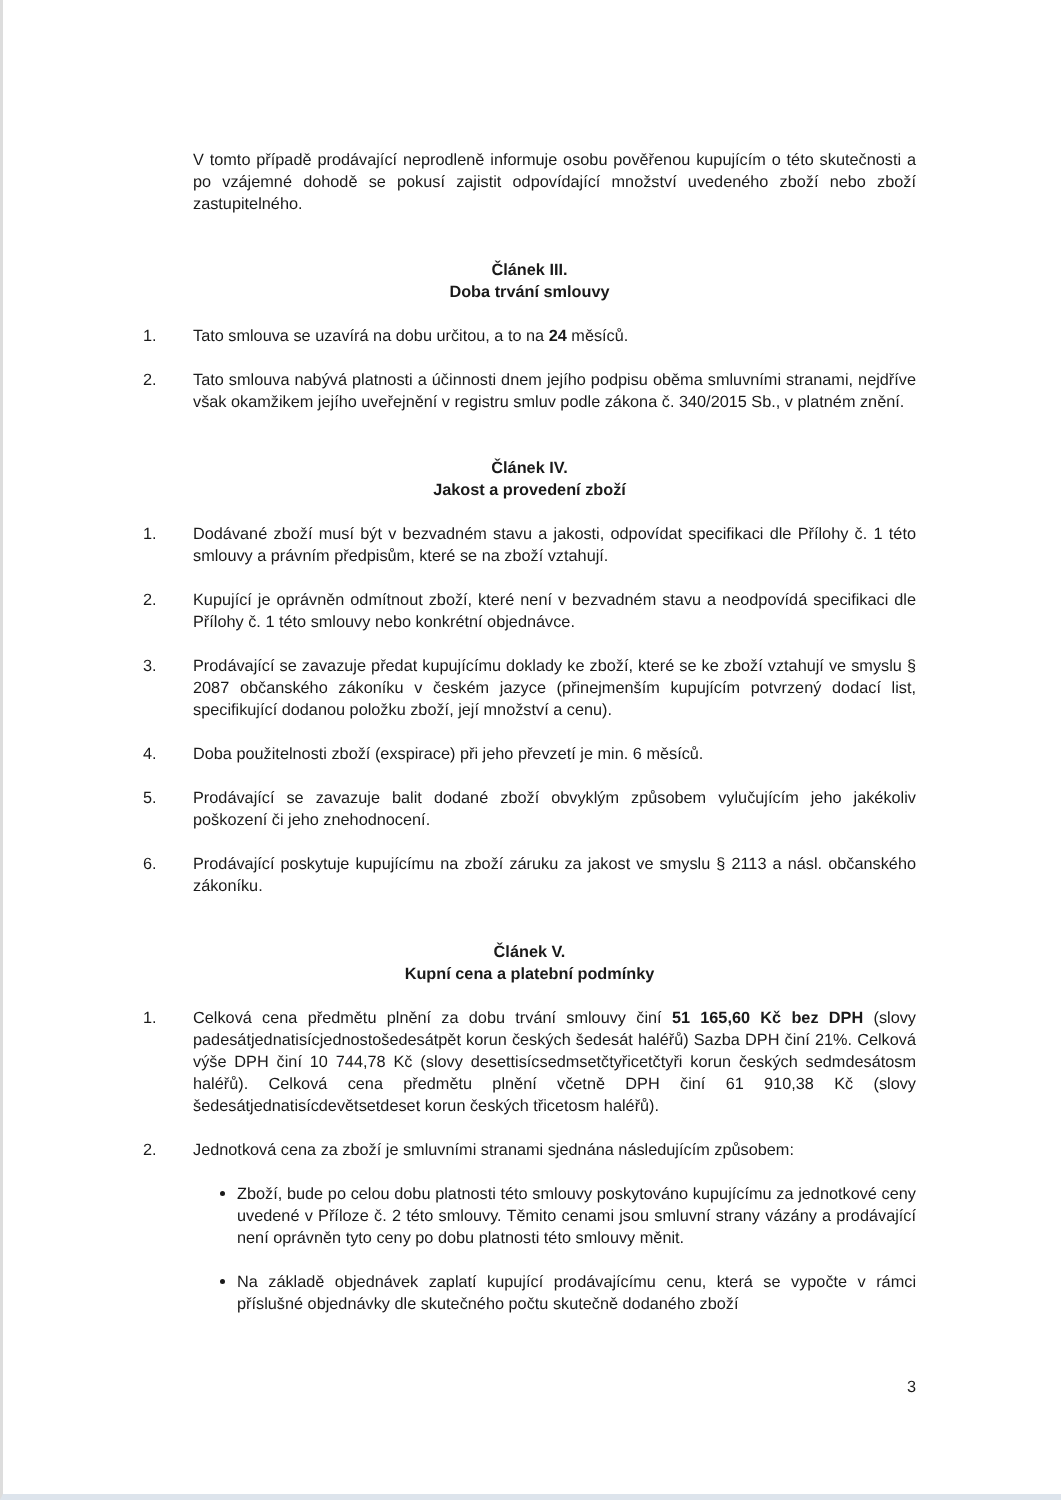V tomto případě prodávající neprodleně informuje osobu pověřenou kupujícím o této skutečnosti a po vzájemné dohodě se pokusí zajistit odpovídající množství uvedeného zboží nebo zboží zastupitelného.
Článek III.
Doba trvání smlouvy
1. Tato smlouva se uzavírá na dobu určitou, a to na 24 měsíců.
2. Tato smlouva nabývá platnosti a účinnosti dnem jejího podpisu oběma smluvními stranami, nejdříve však okamžikem jejího uveřejnění v registru smluv podle zákona č. 340/2015 Sb., v platném znění.
Článek IV.
Jakost a provedení zboží
1. Dodávané zboží musí být v bezvadném stavu a jakosti, odpovídat specifikaci dle Přílohy č. 1 této smlouvy a právním předpisům, které se na zboží vztahují.
2. Kupující je oprávněn odmítnout zboží, které není v bezvadném stavu a neodpovídá specifikaci dle Přílohy č. 1 této smlouvy nebo konkrétní objednávce.
3. Prodávající se zavazuje předat kupujícímu doklady ke zboží, které se ke zboží vztahují ve smyslu § 2087 občanského zákoníku v českém jazyce (přinejmenším kupujícím potvrzený dodací list, specifikující dodanou položku zboží, její množství a cenu).
4. Doba použitelnosti zboží (exspirace) při jeho převzetí je min. 6 měsíců.
5. Prodávající se zavazuje balit dodané zboží obvyklým způsobem vylučujícím jeho jakékoliv poškození či jeho znehodnocení.
6. Prodávající poskytuje kupujícímu na zboží záruku za jakost ve smyslu § 2113 a násl. občanského zákoníku.
Článek V.
Kupní cena a platební podmínky
1. Celková cena předmětu plnění za dobu trvání smlouvy činí 51 165,60 Kč bez DPH (slovy padesátjednatisícjednostošedesátpět korun českých šedesát haléřů) Sazba DPH činí 21%. Celková výše DPH činí 10 744,78 Kč (slovy desettisícsedmsetčtyřicetčtyři korun českých sedmdesátosm haléřů). Celková cena předmětu plnění včetně DPH činí 61 910,38 Kč (slovy šedesátjednatisícdevětsetdeset korun českých třicetosm haléřů).
2. Jednotková cena za zboží je smluvními stranami sjednána následujícím způsobem:
Zboží, bude po celou dobu platnosti této smlouvy poskytováno kupujícímu za jednotkové ceny uvedené v Příloze č. 2 této smlouvy. Těmito cenami jsou smluvní strany vázány a prodávající není oprávněn tyto ceny po dobu platnosti této smlouvy měnit.
Na základě objednávek zaplatí kupující prodávajícímu cenu, která se vypočte v rámci příslušné objednávky dle skutečného počtu skutečně dodaného zboží
3